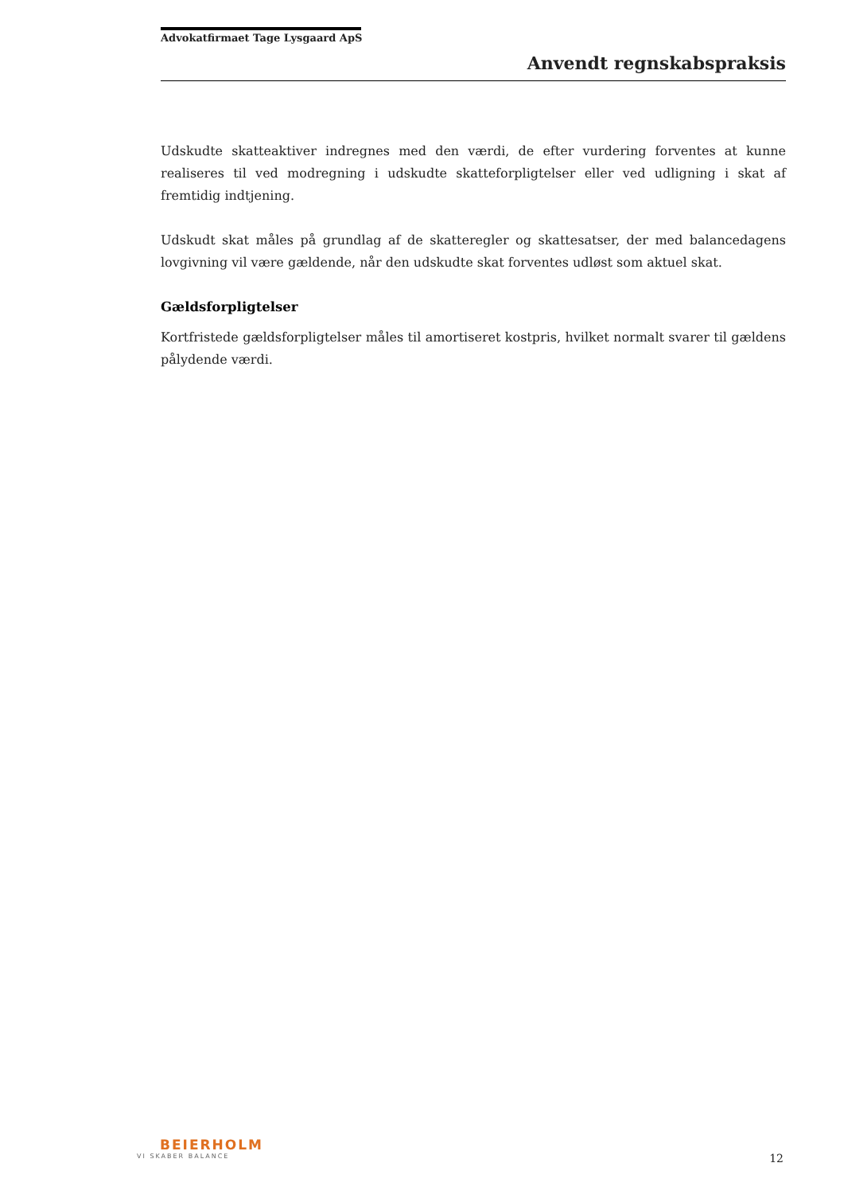Advokatfirmaet Tage Lysgaard ApS
Anvendt regnskabspraksis
Udskudte skatteaktiver indregnes med den værdi, de efter vurdering forventes at kunne realiseres til ved modregning i udskudte skatteforpligtelser eller ved udligning i skat af fremtidig indtjening.
Udskudt skat måles på grundlag af de skatteregler og skattesatser, der med balancedagens lovgivning vil være gældende, når den udskudte skat forventes udløst som aktuel skat.
Gældsforpligtelser
Kortfristede gældsforpligtelser måles til amortiseret kostpris, hvilket normalt svarer til gældens pålydende værdi.
BEIERHOLM
VI SKABER BALANCE
12